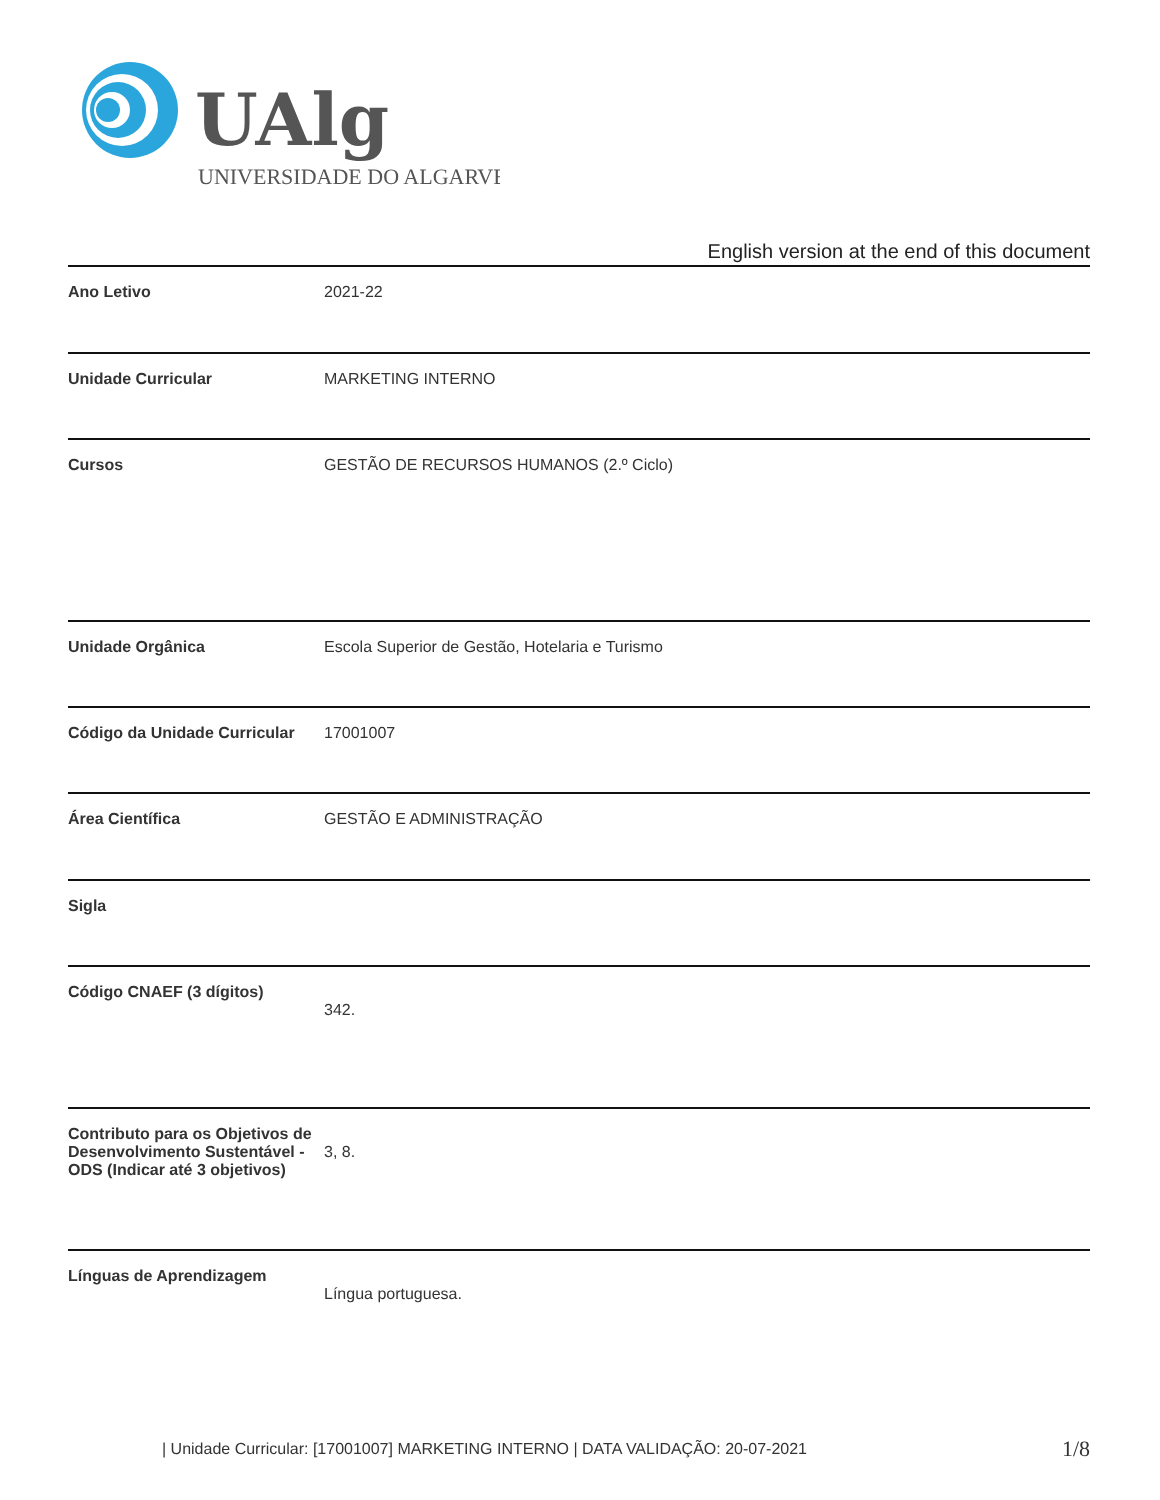UAlg
UNIVERSIDADE DO ALGARVE
English version at the end of this document
| Ano Letivo | 2021-22 |
| Unidade Curricular | MARKETING INTERNO |
| Cursos | GESTÃO DE RECURSOS HUMANOS (2.º Ciclo) |
| Unidade Orgânica | Escola Superior de Gestão, Hotelaria e Turismo |
| Código da Unidade Curricular | 17001007 |
| Área Científica | GESTÃO E ADMINISTRAÇÃO |
| Sigla | |
| Código CNAEF (3 dígitos) | 342. |
| Contributo para os Objetivos de Desenvolvimento Sustentável - ODS (Indicar até 3 objetivos) | 3, 8. |
| Línguas de Aprendizagem | Língua portuguesa. |
| Unidade Curricular: [17001007] MARKETING INTERNO | DATA VALIDAÇÃO: 20-07-2021
1/8